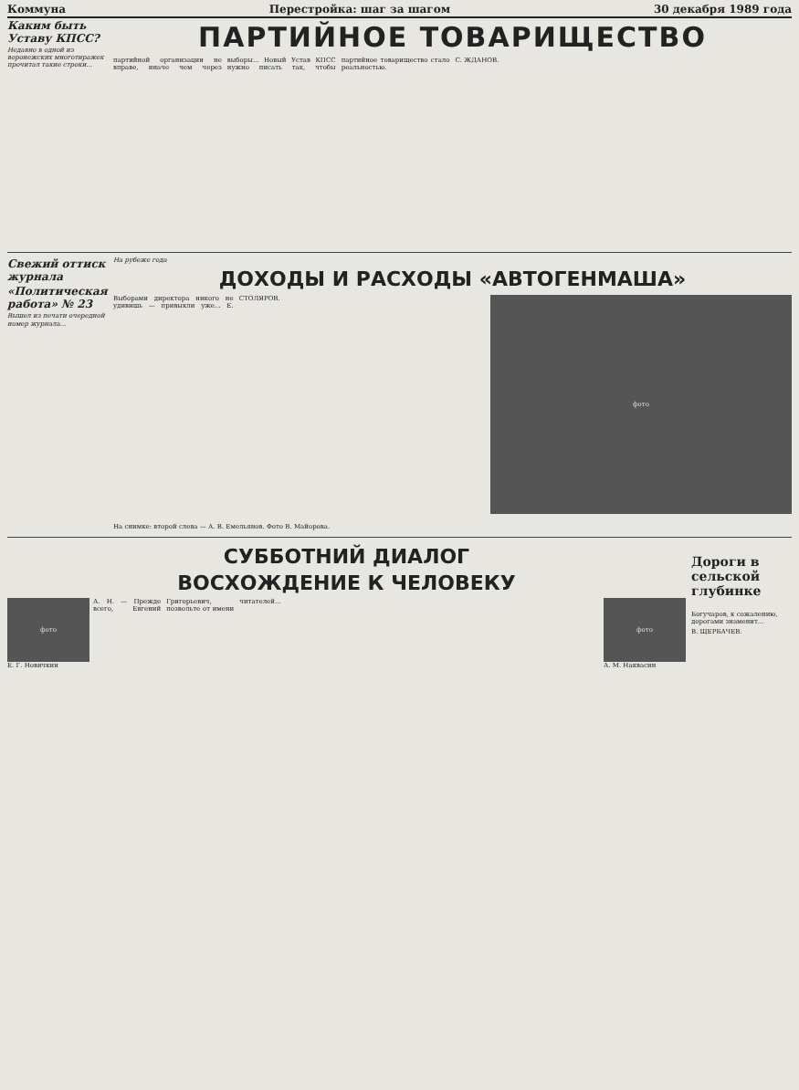Коммуна Перестройка: шаг за шагом 30 декабря 1989 года
Каким быть Уставу КПСС?
Недавно в одной из воронежских многотиражек прочитал такие строки...
ПАРТИЙНОЕ ТОВАРИЩЕСТВО
партийной организации не вправе, иначе чем через выборы... Новый Устав КПСС нужно писать так, чтобы партийное товарищество стало реальностью.
С. ЖДАНОВ.
Свежий оттиск журнала
«Политическая работа» № 23
Вышел из печати очередной номер журнала...
На рубеже года
ДОХОДЫ И РАСХОДЫ «АВТОГЕНМАША»
Выборами директора никого не удивишь — привыкли уже... Е. СТОЛЯРОВ.
фото
На снимке: второй слева — А. В. Емельянов. Фото В. Майорова.
СУББОТНИЙ ДИАЛОГ
ВОСХОЖДЕНИЕ К ЧЕЛОВЕКУ
фото
Е. Г. Новичкин
А. Н. — Прежде всего, Евгений Григорьевич, позвольте от имени читателей...
фото
А. М. Наквасин
Дороги в сельской глубинке
Богучаров, к сожалению, дорогами знаменит...
В. ЩЕРБАЧЕВ.